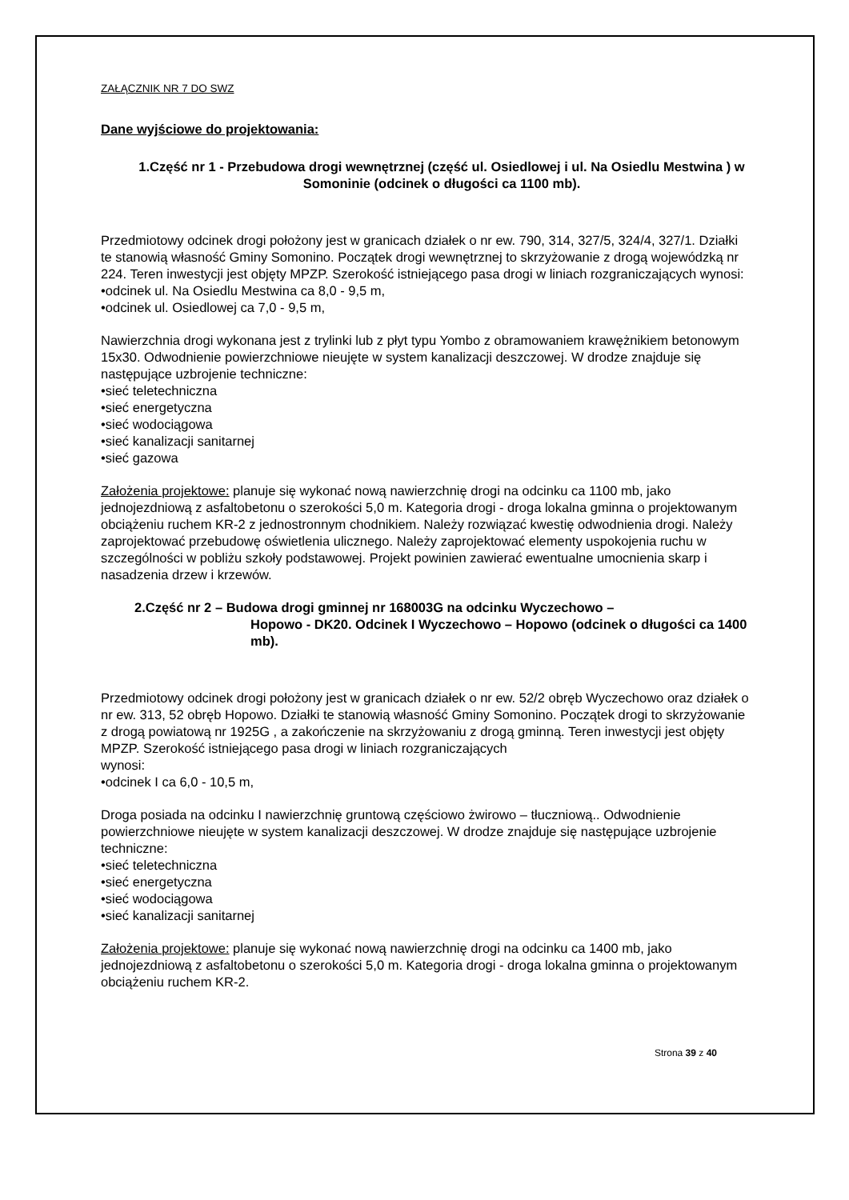ZAŁĄCZNIK NR 7 DO SWZ
Dane wyjściowe do projektowania:
1.Część nr 1 - Przebudowa drogi wewnętrznej (część ul. Osiedlowej i ul. Na Osiedlu Mestwina ) w Somoninie (odcinek o długości ca 1100 mb).
Przedmiotowy odcinek drogi położony jest w granicach działek o nr ew. 790, 314, 327/5, 324/4, 327/1. Działki te stanowią własność Gminy Somonino. Początek drogi wewnętrznej to skrzyżowanie z drogą wojewódzką nr 224. Teren inwestycji jest objęty MPZP. Szerokość istniejącego pasa drogi w liniach rozgraniczających wynosi:
•odcinek ul. Na Osiedlu Mestwina ca 8,0 - 9,5 m,
•odcinek ul. Osiedlowej ca 7,0 - 9,5 m,
Nawierzchnia drogi wykonana jest z trylinki lub z płyt typu Yombo z obramowaniem krawężnikiem betonowym 15x30. Odwodnienie powierzchniowe nieujęte w system kanalizacji deszczowej. W drodze znajduje się następujące uzbrojenie techniczne:
•sieć teletechniczna
•sieć energetyczna
•sieć wodociągowa
•sieć kanalizacji sanitarnej
•sieć gazowa
Założenia projektowe: planuje się wykonać nową nawierzchnię drogi na odcinku ca 1100 mb, jako jednojezdniową z asfaltobetonu o szerokości 5,0 m. Kategoria drogi - droga lokalna gminna o projektowanym obciążeniu ruchem KR-2 z jednostronnym chodnikiem. Należy rozwiązać kwestię odwodnienia drogi. Należy zaprojektować przebudowę oświetlenia ulicznego. Należy zaprojektować elementy uspokojenia ruchu w szczególności w pobliżu szkoły podstawowej. Projekt powinien zawierać ewentualne umocnienia skarp i nasadzenia drzew i krzewów.
2.Część nr 2 – Budowa drogi gminnej nr 168003G na odcinku Wyczechowo –
Hopowo - DK20. Odcinek I Wyczechowo – Hopowo (odcinek o długości ca 1400 mb).
Przedmiotowy odcinek drogi położony jest w granicach działek o nr ew. 52/2 obręb Wyczechowo oraz działek o nr ew. 313, 52 obręb Hopowo. Działki te stanowią własność Gminy Somonino. Początek drogi to skrzyżowanie z drogą powiatową nr 1925G , a zakończenie na skrzyżowaniu z drogą gminną. Teren inwestycji jest objęty MPZP. Szerokość istniejącego pasa drogi w liniach rozgraniczających
wynosi:
•odcinek I ca 6,0 - 10,5 m,
Droga posiada na odcinku I nawierzchnię gruntową częściowo żwirowo – tłuczniową.. Odwodnienie powierzchniowe nieujęte w system kanalizacji deszczowej. W drodze znajduje się następujące uzbrojenie techniczne:
•sieć teletechniczna
•sieć energetyczna
•sieć wodociągowa
•sieć kanalizacji sanitarnej
Założenia projektowe: planuje się wykonać nową nawierzchnię drogi na odcinku ca 1400 mb, jako jednojezdniową z asfaltobetonu o szerokości 5,0 m. Kategoria drogi - droga lokalna gminna o projektowanym obciążeniu ruchem KR-2.
Strona 39 z 40